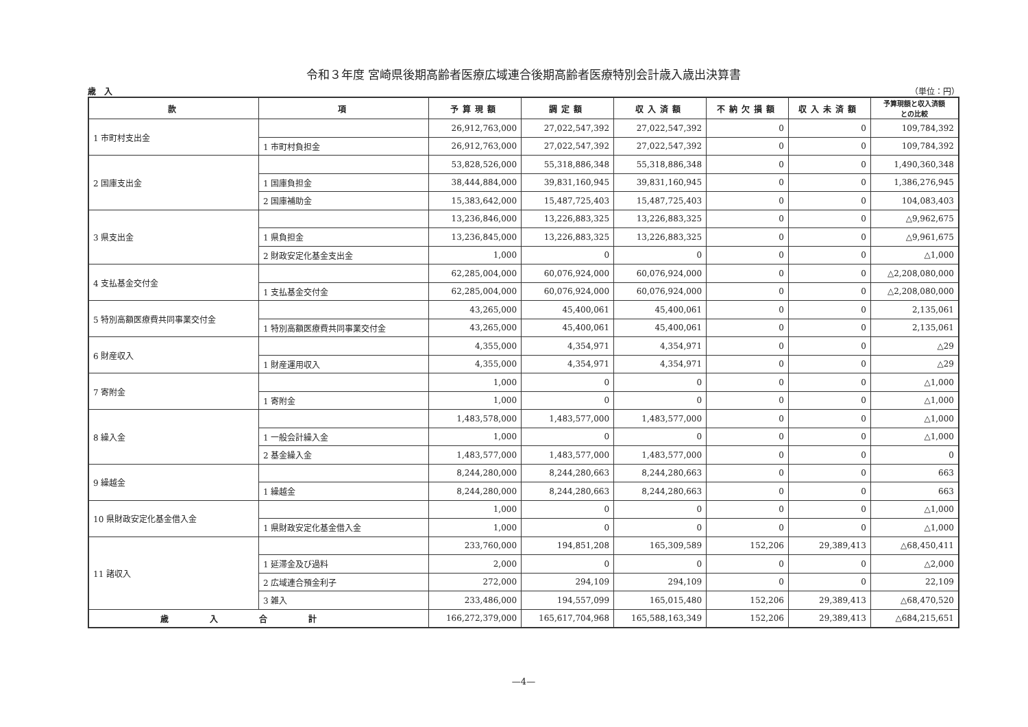令和３年度 宮崎県後期高齢者医療広域連合後期高齢者医療特別会計歳入歳出決算書
歳　入 （単位：円）
| 款 | 項 | 予算現額 | 調定額 | 収入済額 | 不納欠損額 | 収入未済額 | 予算現額と収入済額 との比較 |
| --- | --- | --- | --- | --- | --- | --- | --- |
| 1 市町村支出金 | | 26,912,763,000 | 27,022,547,392 | 27,022,547,392 | 0 | 0 | 109,784,392 |
| | 1 市町村負担金 | 26,912,763,000 | 27,022,547,392 | 27,022,547,392 | 0 | 0 | 109,784,392 |
| 2 国庫支出金 | | 53,828,526,000 | 55,318,886,348 | 55,318,886,348 | 0 | 0 | 1,490,360,348 |
| | 1 国庫負担金 | 38,444,884,000 | 39,831,160,945 | 39,831,160,945 | 0 | 0 | 1,386,276,945 |
| | 2 国庫補助金 | 15,383,642,000 | 15,487,725,403 | 15,487,725,403 | 0 | 0 | 104,083,403 |
| 3 県支出金 | | 13,236,846,000 | 13,226,883,325 | 13,226,883,325 | 0 | 0 | △9,962,675 |
| | 1 県負担金 | 13,236,845,000 | 13,226,883,325 | 13,226,883,325 | 0 | 0 | △9,961,675 |
| | 2 財政安定化基金支出金 | 1,000 | 0 | 0 | 0 | 0 | △1,000 |
| 4 支払基金交付金 | | 62,285,004,000 | 60,076,924,000 | 60,076,924,000 | 0 | 0 | △2,208,080,000 |
| | 1 支払基金交付金 | 62,285,004,000 | 60,076,924,000 | 60,076,924,000 | 0 | 0 | △2,208,080,000 |
| 5 特別高額医療費共同事業交付金 | | 43,265,000 | 45,400,061 | 45,400,061 | 0 | 0 | 2,135,061 |
| | 1 特別高額医療費共同事業交付金 | 43,265,000 | 45,400,061 | 45,400,061 | 0 | 0 | 2,135,061 |
| 6 財産収入 | | 4,355,000 | 4,354,971 | 4,354,971 | 0 | 0 | △29 |
| | 1 財産運用収入 | 4,355,000 | 4,354,971 | 4,354,971 | 0 | 0 | △29 |
| 7 寄附金 | | 1,000 | 0 | 0 | 0 | 0 | △1,000 |
| | 1 寄附金 | 1,000 | 0 | 0 | 0 | 0 | △1,000 |
| 8 繰入金 | | 1,483,578,000 | 1,483,577,000 | 1,483,577,000 | 0 | 0 | △1,000 |
| | 1 一般会計繰入金 | 1,000 | 0 | 0 | 0 | 0 | △1,000 |
| | 2 基金繰入金 | 1,483,577,000 | 1,483,577,000 | 1,483,577,000 | 0 | 0 | 0 |
| 9 繰越金 | | 8,244,280,000 | 8,244,280,663 | 8,244,280,663 | 0 | 0 | 663 |
| | 1 繰越金 | 8,244,280,000 | 8,244,280,663 | 8,244,280,663 | 0 | 0 | 663 |
| 10 県財政安定化基金借入金 | | 1,000 | 0 | 0 | 0 | 0 | △1,000 |
| | 1 県財政安定化基金借入金 | 1,000 | 0 | 0 | 0 | 0 | △1,000 |
| 11 諸収入 | | 233,760,000 | 194,851,208 | 165,309,589 | 152,206 | 29,389,413 | △68,450,411 |
| | 1 延滞金及び過料 | 2,000 | 0 | 0 | 0 | 0 | △2,000 |
| | 2 広域連合預金利子 | 272,000 | 294,109 | 294,109 | 0 | 0 | 22,109 |
| | 3 雑入 | 233,486,000 | 194,557,099 | 165,015,480 | 152,206 | 29,389,413 | △68,470,520 |
| 歳入合計 | | 166,272,379,000 | 165,617,704,968 | 165,588,163,349 | 152,206 | 29,389,413 | △684,215,651 |
—4—